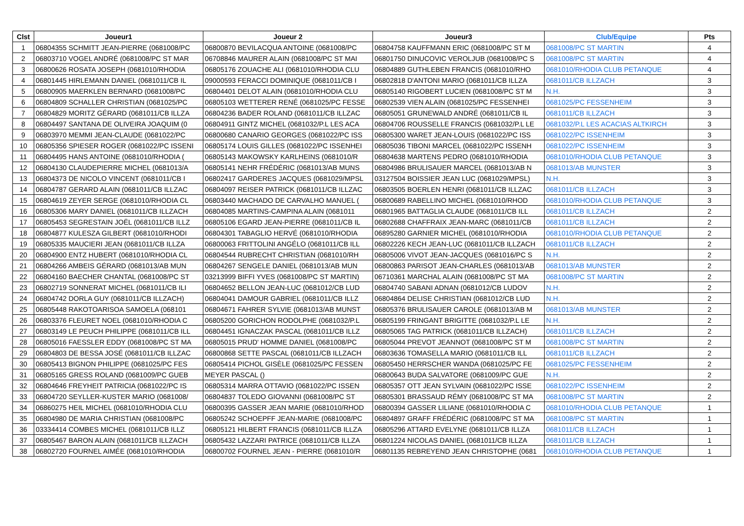| Clst | Joueur1 | Joueur 2 | Joueur3 | Club/Equipe | Pts |
| --- | --- | --- | --- | --- | --- |
| 1 | 06804355 SCHMITT JEAN-PIERRE (0681008/PC | 06800870 BEVILACQUA ANTOINE (0681008/PC | 06804758 KAUFFMANN ERIC (0681008/PC ST M | 0681008/PC ST MARTIN | 4 |
| 2 | 06803710 VOGEL ANDRÉ (0681008/PC ST MAR | 06708846 MAURER ALAIN (0681008/PC ST MAI | 06801750 DINUCOVIC VEROLJUB (0681008/PC S | 0681008/PC ST MARTIN | 4 |
| 3 | 06800626 ROSATA JOSEPH (0681010/RHODIA | 06805176 ZOUACHE ALI (0681010/RHODIA CLU | 06804889 GUTHLEBEN FRANCIS (0681010/RHO | 0681010/RHODIA CLUB PETANQUE | 4 |
| 4 | 06801445 HIRLEMANN DANIEL (0681011/CB IL | 09000593 FERACCI DOMINIQUE (0681011/CB I | 06802818 D'ANTONI MARIO (0681011/CB ILLZA | 0681011/CB ILLZACH | 3 |
| 5 | 06800905 MAERKLEN BERNARD (0681008/PC | 06804401 DELOT ALAIN (0681010/RHODIA CLU | 06805140 RIGOBERT LUCIEN (0681008/PC ST M | N.H. | 3 |
| 6 | 06804809 SCHALLER CHRISTIAN (0681025/PC | 06805103 WETTERER RENÉ (0681025/PC FESSE | 06802539 VIEN ALAIN (0681025/PC FESSENHEI | 0681025/PC FESSENHEIM | 3 |
| 7 | 06804829 MORITZ GÉRARD (0681011/CB ILLZA | 06804236 BADER ROLAND (0681011/CB ILLZAC | 06805051 GRUNEWALD ANDRÉ (0681011/CB IL | 0681011/CB ILLZACH | 3 |
| 8 | 06804497 SANTANA DE OLIVEIRA JOAQUIM (0 | 06804911 GINTZ MICHEL (0681032/P.L LES ACA | 06804706 ROUSSELLE FRANCIS (0681032/P.L LE | 0681032/P.L LES ACACIAS ALTKIRCH | 3 |
| 9 | 06803970 MEMMI JEAN-CLAUDE (0681022/PC | 06800680 CANARIO GEORGES (0681022/PC ISS | 06805300 WARET JEAN-LOUIS (0681022/PC ISS | 0681022/PC ISSENHEIM | 3 |
| 10 | 06805356 SPIESER ROGER (0681022/PC ISSENI | 06805174 LOUIS GILLES (0681022/PC ISSENHEI | 06805036 TIBONI MARCEL (0681022/PC ISSENH | 0681022/PC ISSENHEIM | 3 |
| 11 | 06804495 HANS ANTOINE (0681010/RHODIA ( | 06805143 MAKOWSKY KARLHEINS (0681010/R | 06804638 MARTENS PEDRO (0681010/RHODIA | 0681010/RHODIA CLUB PETANQUE | 3 |
| 12 | 06804130 CLAUDEPIERRE MICHEL (0681013/A | 06805141 NEHR FRÉDÉRIC (0681013/AB MUNS | 06804986 BRULISAUER MARCEL (0681013/AB N | 0681013/AB MUNSTER | 3 |
| 13 | 06804373 DE NICOLO VINCENT (0681011/CB I | 06802417 GARDERES JACQUES (0681029/MPSL | 03127504 BOISSIER JEAN LUC (0681029/MPSL) | N.H. | 3 |
| 14 | 06804787 GERARD ALAIN (0681011/CB ILLZAC | 06804097 REISER PATRICK (0681011/CB ILLZAC | 06803505 BOERLEN HENRI (0681011/CB ILLZAC | 0681011/CB ILLZACH | 3 |
| 15 | 06804619 ZEYER SERGE (0681010/RHODIA CL | 06803440 MACHADO DE CARVALHO MANUEL ( | 06800689 RABELLINO MICHEL (0681010/RHOD | 0681010/RHODIA CLUB PETANQUE | 3 |
| 16 | 06805306 MARY DANIEL (0681011/CB ILLZACH | 06804085 MARTINS-CAMPINA ALAIN (0681011 | 06801965 BATTAGLIA CLAUDE (0681011/CB ILL | 0681011/CB ILLZACH | 2 |
| 17 | 06805453 SEGRESTAIN JOËL (0681011/CB ILLZ | 06805106 EGARD JEAN-PIERRE (0681011/CB IL | 06802688 CHAFFRAIX JEAN-MARC (0681011/CB | 0681011/CB ILLZACH | 2 |
| 18 | 06804877 KULESZA GILBERT (0681010/RHODI | 06804301 TABAGLIO HERVÉ (0681010/RHODIA | 06895280 GARNIER MICHEL (0681010/RHODIA | 0681010/RHODIA CLUB PETANQUE | 2 |
| 19 | 06805335 MAUCIERI JEAN (0681011/CB ILLZA | 06800063 FRITTOLINI ANGÉLO (0681011/CB ILL | 06802226 KECH JEAN-LUC (0681011/CB ILLZACH | 0681011/CB ILLZACH | 2 |
| 20 | 06804900 ENTZ HUBERT (0681010/RHODIA CL | 06804544 RUBRECHT CHRISTIAN (0681010/RH | 06805006 VIVOT JEAN-JACQUES (0681016/PC S | N.H. | 2 |
| 21 | 06804266 AMBEIS GÉRARD (0681013/AB MUN | 06804267 SENGELE DANIEL (0681013/AB MUN | 06800863 PARISOT JEAN-CHARLES (0681013/AB | 0681013/AB MUNSTER | 2 |
| 22 | 06804160 BAECHER CHANTAL (0681008/PC ST | 03213999 BIFFI YVES (0681008/PC ST MARTIN) | 06710361 MARCHAL ALAIN (0681008/PC ST MA | 0681008/PC ST MARTIN | 2 |
| 23 | 06802719 SONNERAT MICHEL (0681011/CB ILI | 06804652 BELLON JEAN-LUC (0681012/CB LUD | 06804740 SABANI ADNAN (0681012/CB LUDOV | N.H. | 2 |
| 24 | 06804742 DORLA GUY (0681011/CB ILLZACH) | 06804041 DAMOUR GABRIEL (0681011/CB ILLZ | 06804864 DELISE CHRISTIAN (0681012/CB LUD | N.H. | 2 |
| 25 | 06805448 RAKOTOARISOA SAMOELA (068101 | 06804671 FAHRER SYLVIE (0681013/AB MUNST | 06805376 BRULISAUER CAROLE (0681013/AB M | 0681013/AB MUNSTER | 2 |
| 26 | 06803376 FLEURET NOEL (0681010/RHODIA C | 06805200 GORICHON RODOLPHE (0681032/P.L | 06805199 FRINGANT BRIGITTE (0681032/P.L LE | N.H. | 2 |
| 27 | 06803149 LE PEUCH PHILIPPE (0681011/CB ILL | 06804451 IGNACZAK PASCAL (0681011/CB ILLZ | 06805065 TAG PATRICK (0681011/CB ILLZACH) | 0681011/CB ILLZACH | 2 |
| 28 | 06805016 FAESSLER EDDY (0681008/PC ST MA | 06805015 PRUD' HOMME DANIEL (0681008/PC | 06805044 PREVOT JEANNOT (0681008/PC ST M | 0681008/PC ST MARTIN | 2 |
| 29 | 06804803 DE BESSA JOSÉ (0681011/CB ILLZAC | 06800868 SETTE PASCAL (0681011/CB ILLZACH | 06803636 TOMASELLA MARIO (0681011/CB ILL | 0681011/CB ILLZACH | 2 |
| 30 | 06805413 BIGNON PHILIPPE (0681025/PC FES | 06805414 PICHOL GISÈLE (0681025/PC FESSEN | 06805450 HERRSCHER WANDA (0681025/PC FE | 0681025/PC FESSENHEIM | 2 |
| 31 | 06805165 GRESS ROLAND (0681009/PC GUEB | MEYER PASCAL () | 06800643 BUDA SALVATORE (0681009/PC GUE | N.H. | 2 |
| 32 | 06804646 FREYHEIT PATRICIA (0681022/PC IS | 06805314 MARRA OTTAVIO (0681022/PC ISSEN | 06805357 OTT JEAN SYLVAIN (0681022/PC ISSE | 0681022/PC ISSENHEIM | 2 |
| 33 | 06804720 SEYLLER-KUSTER MARIO (0681008/ | 06804837 TOLEDO GIOVANNI (0681008/PC ST | 06805301 BRASSAUD RÉMY (0681008/PC ST MA | 0681008/PC ST MARTIN | 2 |
| 34 | 06860275 HEIL MICHEL (0681010/RHODIA CLU | 06800395 GASSER JEAN MARIE (0681010/RHOD | 06800394 GASSER LILIANE (0681010/RHODIA C | 0681010/RHODIA CLUB PETANQUE | 1 |
| 35 | 06804980 DE MARIA CHRISTIAN (0681008/PC | 06805242 SCHOEPFF JEAN-MARIE (0681008/PC | 06804897 GRAFF FRÉDÉRIC (0681008/PC ST MA | 0681008/PC ST MARTIN | 1 |
| 36 | 03334414 COMBES MICHEL (0681011/CB ILLZ | 06805121 HILBERT FRANCIS (0681011/CB ILLZA | 06805296 ATTARD EVELYNE (0681011/CB ILLZA | 0681011/CB ILLZACH | 1 |
| 37 | 06805467 BARON ALAIN (0681011/CB ILLZACH | 06805432 LAZZARI PATRICE (0681011/CB ILLZA | 06801224 NICOLAS DANIEL (0681011/CB ILLZA | 0681011/CB ILLZACH | 1 |
| 38 | 06802720 FOURNEL AIMÉE (0681010/RHODIA | 06800702 FOURNEL JEAN - PIERRE (0681010/R | 06801135 REBREYEND JEAN CHRISTOPHE (0681 | 0681010/RHODIA CLUB PETANQUE | 1 |